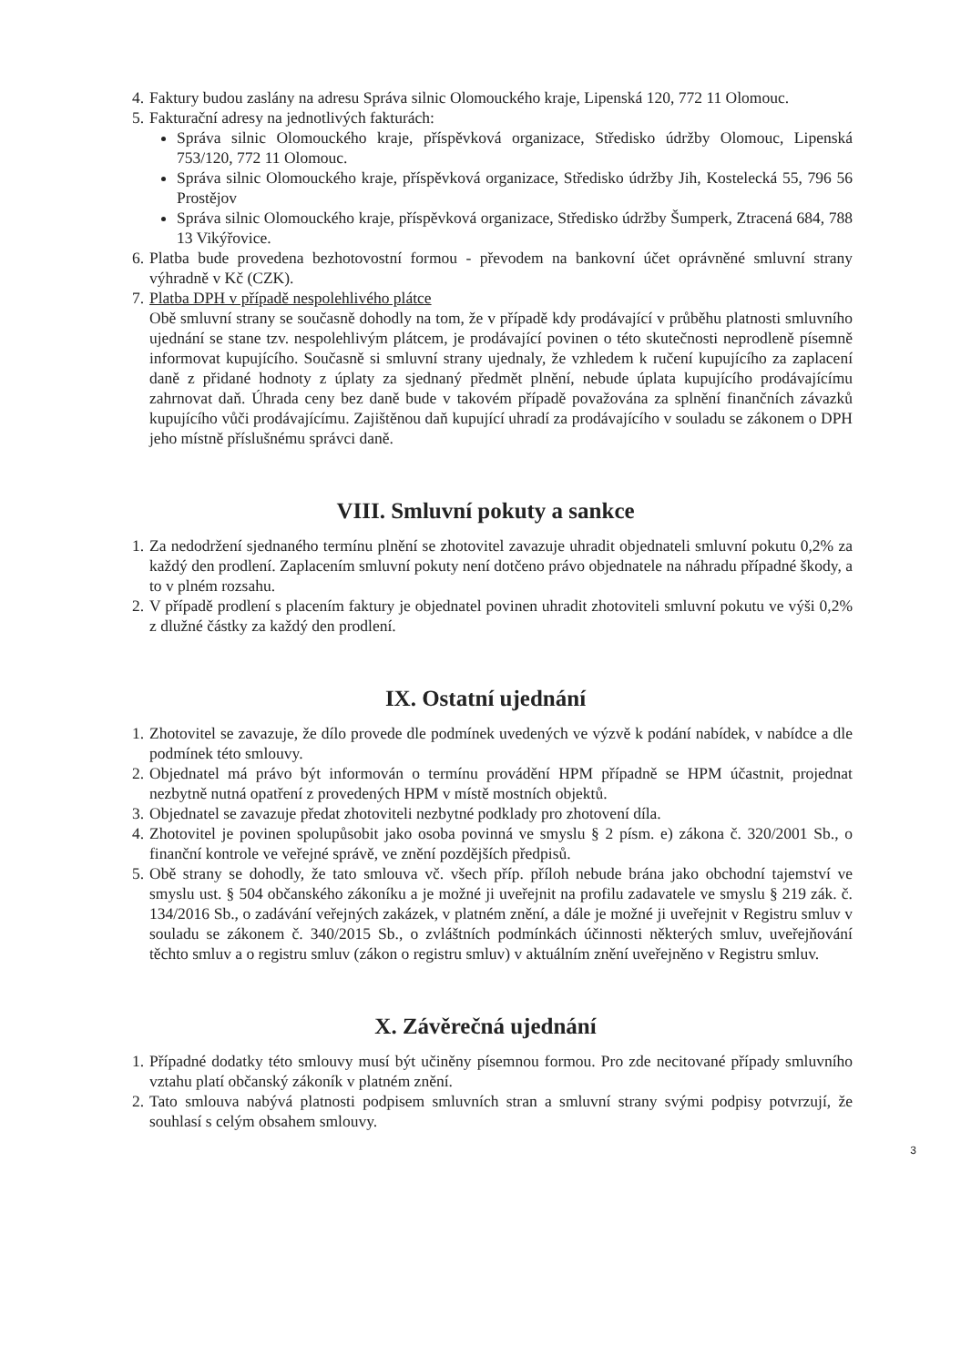4. Faktury budou zaslány na adresu Správa silnic Olomouckého kraje, Lipenská 120, 772 11 Olomouc.
5. Fakturační adresy na jednotlivých fakturách:
Správa silnic Olomouckého kraje, příspěvková organizace, Středisko údržby Olomouc, Lipenská 753/120, 772 11 Olomouc.
Správa silnic Olomouckého kraje, příspěvková organizace, Středisko údržby Jih, Kostelecká 55, 796 56 Prostějov
Správa silnic Olomouckého kraje, příspěvková organizace, Středisko údržby Šumperk, Ztracená 684, 788 13 Vikýřovice.
6. Platba bude provedena bezhotovostní formou - převodem na bankovní účet oprávněné smluvní strany výhradně v Kč (CZK).
7. Platba DPH v případě nespolehlivého plátce
Obě smluvní strany se současně dohodly na tom, že v případě kdy prodávající v průběhu platnosti smluvního ujednání se stane tzv. nespolehlivým plátcem, je prodávající povinen o této skutečnosti neprodleně písemně informovat kupujícího. Současně si smluvní strany ujednaly, že vzhledem k ručení kupujícího za zaplacení daně z přidané hodnoty z úplaty za sjednaný předmět plnění, nebude úplata kupujícího prodávajícímu zahrnovat daň. Úhrada ceny bez daně bude v takovém případě považována za splnění finančních závazků kupujícího vůči prodávajícímu. Zajištěnou daň kupující uhradí za prodávajícího v souladu se zákonem o DPH jeho místně příslušnému správci daně.
VIII. Smluvní pokuty a sankce
1. Za nedodržení sjednaného termínu plnění se zhotovitel zavazuje uhradit objednateli smluvní pokutu 0,2% za každý den prodlení. Zaplacením smluvní pokuty není dotčeno právo objednatele na náhradu případné škody, a to v plném rozsahu.
2. V případě prodlení s placením faktury je objednatel povinen uhradit zhotoviteli smluvní pokutu ve výši 0,2% z dlužné částky za každý den prodlení.
IX. Ostatní ujednání
1. Zhotovitel se zavazuje, že dílo provede dle podmínek uvedených ve výzvě k podání nabídek, v nabídce a dle podmínek této smlouvy.
2. Objednatel má právo být informován o termínu provádění HPM případně se HPM účastnit, projednat nezbytně nutná opatření z provedených HPM v místě mostních objektů.
3. Objednatel se zavazuje předat zhotoviteli nezbytné podklady pro zhotovení díla.
4. Zhotovitel je povinen spolupůsobit jako osoba povinná ve smyslu § 2 písm. e) zákona č. 320/2001 Sb., o finanční kontrole ve veřejné správě, ve znění pozdějších předpisů.
5. Obě strany se dohodly, že tato smlouva vč. všech příp. příloh nebude brána jako obchodní tajemství ve smyslu ust. § 504 občanského zákoníku a je možné ji uveřejnit na profilu zadavatele ve smyslu § 219 zák. č. 134/2016 Sb., o zadávání veřejných zakázek, v platném znění, a dále je možné ji uveřejnit v Registru smluv v souladu se zákonem č. 340/2015 Sb., o zvláštních podmínkách účinnosti některých smluv, uveřejňování těchto smluv a o registru smluv (zákon o registru smluv) v aktuálním znění uveřejněno v Registru smluv.
X. Závěrečná ujednání
1. Případné dodatky této smlouvy musí být učiněny písemnou formou. Pro zde necitované případy smluvního vztahu platí občanský zákoník v platném znění.
2. Tato smlouva nabývá platnosti podpisem smluvních stran a smluvní strany svými podpisy potvrzují, že souhlasí s celým obsahem smlouvy.
3